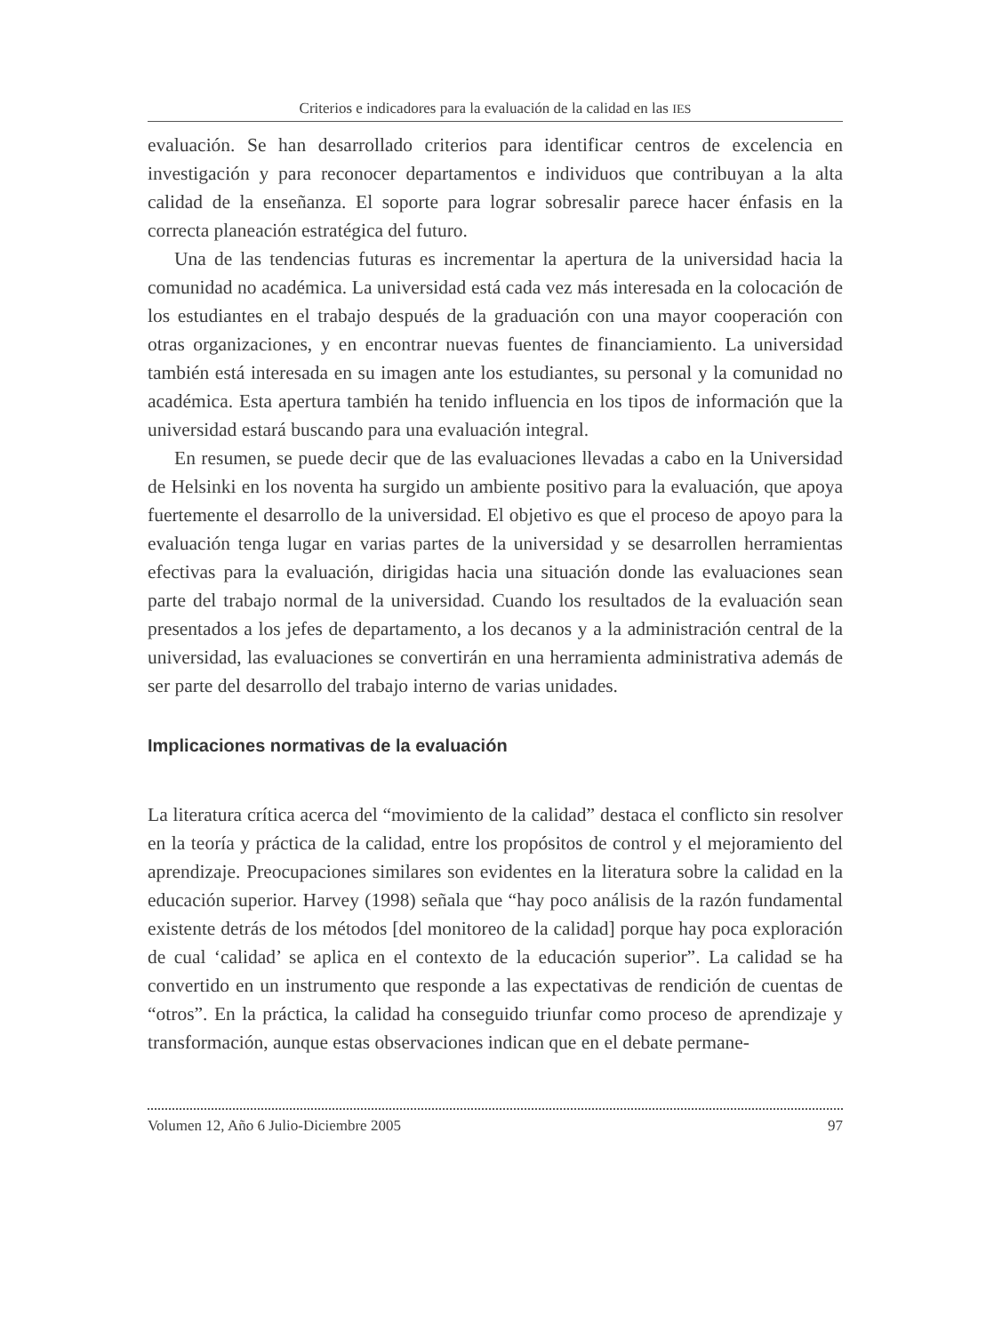Criterios e indicadores para la evaluación de la calidad en las IES
evaluación. Se han desarrollado criterios para identificar centros de excelencia en investigación y para reconocer departamentos e individuos que contribuyan a la alta calidad de la enseñanza. El soporte para lograr sobresalir parece hacer énfasis en la correcta planeación estratégica del futuro.
Una de las tendencias futuras es incrementar la apertura de la universidad hacia la comunidad no académica. La universidad está cada vez más interesada en la colocación de los estudiantes en el trabajo después de la graduación con una mayor cooperación con otras organizaciones, y en encontrar nuevas fuentes de financiamiento. La universidad también está interesada en su imagen ante los estudiantes, su personal y la comunidad no académica. Esta apertura también ha tenido influencia en los tipos de información que la universidad estará buscando para una evaluación integral.
En resumen, se puede decir que de las evaluaciones llevadas a cabo en la Universidad de Helsinki en los noventa ha surgido un ambiente positivo para la evaluación, que apoya fuertemente el desarrollo de la universidad. El objetivo es que el proceso de apoyo para la evaluación tenga lugar en varias partes de la universidad y se desarrollen herramientas efectivas para la evaluación, dirigidas hacia una situación donde las evaluaciones sean parte del trabajo normal de la universidad. Cuando los resultados de la evaluación sean presentados a los jefes de departamento, a los decanos y a la administración central de la universidad, las evaluaciones se convertirán en una herramienta administrativa además de ser parte del desarrollo del trabajo interno de varias unidades.
Implicaciones normativas de la evaluación
La literatura crítica acerca del “movimiento de la calidad” destaca el conflicto sin resolver en la teoría y práctica de la calidad, entre los propósitos de control y el mejoramiento del aprendizaje. Preocupaciones similares son evidentes en la literatura sobre la calidad en la educación superior. Harvey (1998) señala que “hay poco análisis de la razón fundamental existente detrás de los métodos [del monitoreo de la calidad] porque hay poca exploración de cual ‘calidad’ se aplica en el contexto de la educación superior”. La calidad se ha convertido en un instrumento que responde a las expectativas de rendición de cuentas de “otros”. En la práctica, la calidad ha conseguido triunfar como proceso de aprendizaje y transformación, aunque estas observaciones indican que en el debate permane-
Volumen 12, Año 6 Julio-Diciembre 2005 97